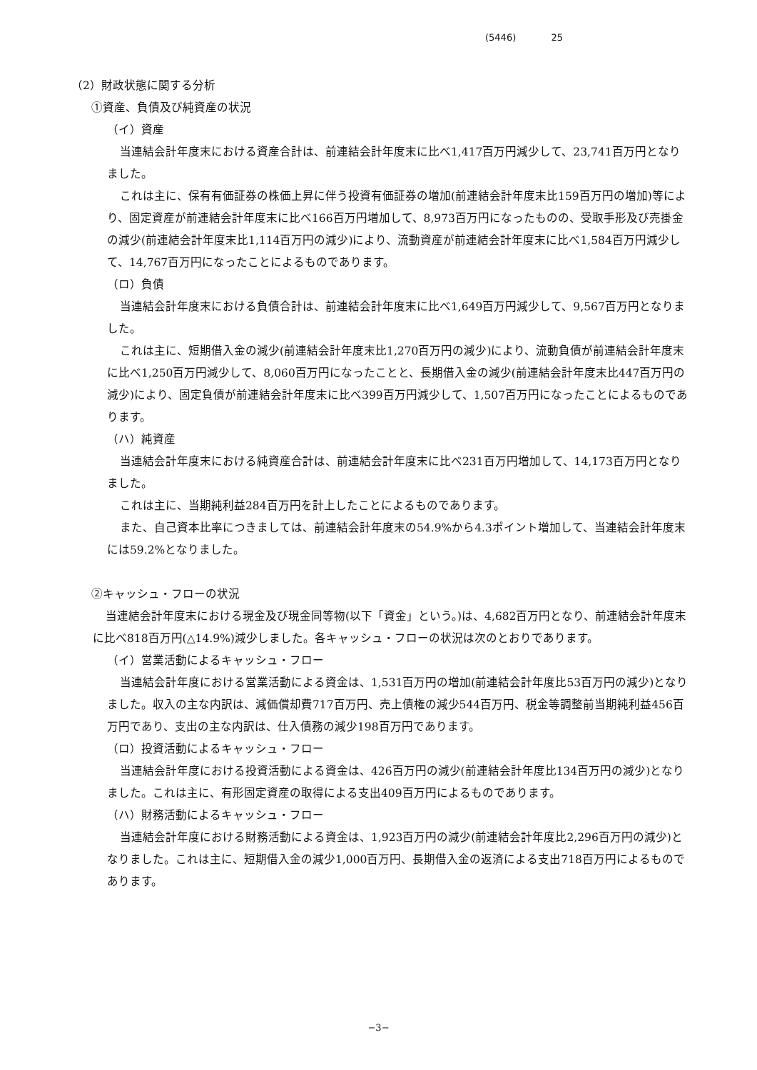(5446) 25
（2）財政状態に関する分析
①資産、負債及び純資産の状況
（イ）資産
当連結会計年度末における資産合計は、前連結会計年度末に比べ1,417百万円減少して、23,741百万円となりました。
これは主に、保有有価証券の株価上昇に伴う投資有価証券の増加(前連結会計年度末比159百万円の増加)等により、固定資産が前連結会計年度末に比べ166百万円増加して、8,973百万円になったものの、受取手形及び売掛金の減少(前連結会計年度末比1,114百万円の減少)により、流動資産が前連結会計年度末に比べ1,584百万円減少して、14,767百万円になったことによるものであります。
（ロ）負債
当連結会計年度末における負債合計は、前連結会計年度末に比べ1,649百万円減少して、9,567百万円となりました。
これは主に、短期借入金の減少(前連結会計年度末比1,270百万円の減少)により、流動負債が前連結会計年度末に比べ1,250百万円減少して、8,060百万円になったことと、長期借入金の減少(前連結会計年度末比447百万円の減少)により、固定負債が前連結会計年度末に比べ399百万円減少して、1,507百万円になったことによるものであります。
（ハ）純資産
当連結会計年度末における純資産合計は、前連結会計年度末に比べ231百万円増加して、14,173百万円となりました。
これは主に、当期純利益284百万円を計上したことによるものであります。
また、自己資本比率につきましては、前連結会計年度末の54.9%から4.3ポイント増加して、当連結会計年度末には59.2%となりました。
②キャッシュ・フローの状況
当連結会計年度末における現金及び現金同等物(以下「資金」という。)は、4,682百万円となり、前連結会計年度末に比べ818百万円(△14.9%)減少しました。各キャッシュ・フローの状況は次のとおりであります。
（イ）営業活動によるキャッシュ・フロー
当連結会計年度における営業活動による資金は、1,531百万円の増加(前連結会計年度比53百万円の減少)となりました。収入の主な内訳は、減価償却費717百万円、売上債権の減少544百万円、税金等調整前当期純利益456百万円であり、支出の主な内訳は、仕入債務の減少198百万円であります。
（ロ）投資活動によるキャッシュ・フロー
当連結会計年度における投資活動による資金は、426百万円の減少(前連結会計年度比134百万円の減少)となりました。これは主に、有形固定資産の取得による支出409百万円によるものであります。
（ハ）財務活動によるキャッシュ・フロー
当連結会計年度における財務活動による資金は、1,923百万円の減少(前連結会計年度比2,296百万円の減少)となりました。これは主に、短期借入金の減少1,000百万円、長期借入金の返済による支出718百万円によるものであります。
−3−